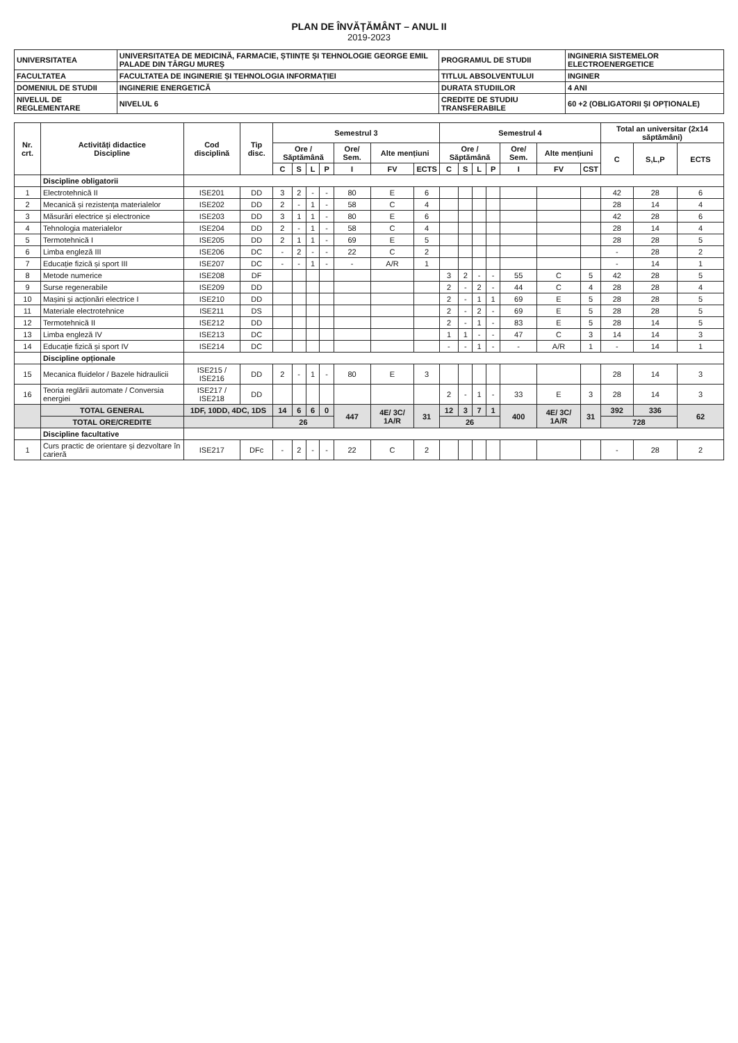PLAN DE ÎNVĂȚĂMÂNT – ANUL II
2019-2023
| UNIVERSITATEA | UNIVERSITATEA DE MEDICINĂ, FARMACIE, ȘTIINȚE ȘI TEHNOLOGIE GEORGE EMIL PALADE DIN TÂRGU MUREȘ | PROGRAMUL DE STUDII | INGINERIA SISTEMELOR ELECTROENERGETICE |
| FACULTATEA | FACULTATEA DE INGINERIE ȘI TEHNOLOGIA INFORMAȚIEI | TITLUL ABSOLVENTULUI | INGINER |
| DOMENIUL DE STUDII | INGINERIE ENERGETICĂ | DURATA STUDIILOR | 4 ANI |
| NIVELUL DE REGLEMENTARE | NIVELUL 6 | CREDITE DE STUDIU TRANSFERABILE | 60 +2 (OBLIGATORII ȘI OPȚIONALE) |
| Nr. crt. | Activități didactice Discipline | Cod disciplină | Tip disc. | Semestrul 3 | | | | | | | Semestrul 4 | | | | | | | Total an universitar (2x14 săptămâni) | | |
| --- | --- | --- | --- | --- | --- | --- | --- | --- | --- | --- | --- | --- | --- | --- | --- | --- | --- | --- | --- | --- |
| | | | | Ore / Săptămână | | | | Ore/ Sem. | Alte mențiuni | | Ore / Săptămână | | | | Ore/ Sem. | Alte mențiuni | | C | S,L,P | ECTS |
| | | | | C | S | L | P | I | FV | ECTS | C | S | L | P | I | FV | CST | | | |
| | Discipline obligatorii | | | | | | | | | | | | | | | | | | | |
| 1 | Electrotehnică II | ISE201 | DD | 3 | 2 | - | - | 80 | E | 6 | | | | | | | | 42 | 28 | 6 |
| 2 | Mecanică și rezistența materialelor | ISE202 | DD | 2 | - | 1 | - | 58 | C | 4 | | | | | | | | 28 | 14 | 4 |
| 3 | Măsurări electrice și electronice | ISE203 | DD | 3 | 1 | 1 | - | 80 | E | 6 | | | | | | | | 42 | 28 | 6 |
| 4 | Tehnologia materialelor | ISE204 | DD | 2 | - | 1 | - | 58 | C | 4 | | | | | | | | 28 | 14 | 4 |
| 5 | Termotehnică I | ISE205 | DD | 2 | 1 | 1 | - | 69 | E | 5 | | | | | | | | 28 | 28 | 5 |
| 6 | Limba engleză III | ISE206 | DC | - | 2 | - | - | 22 | C | 2 | | | | | | | | - | 28 | 2 |
| 7 | Educație fizică și sport III | ISE207 | DC | - | - | 1 | - | - | A/R | 1 | | | | | | | | - | 14 | 1 |
| 8 | Metode numerice | ISE208 | DF | | | | | | | | 3 | 2 | - | - | 55 | C | 5 | 42 | 28 | 5 |
| 9 | Surse regenerabile | ISE209 | DD | | | | | | | | 2 | - | 2 | - | 44 | C | 4 | 28 | 28 | 4 |
| 10 | Mașini și acționări electrice I | ISE210 | DD | | | | | | | | 2 | - | 1 | 1 | 69 | E | 5 | 28 | 28 | 5 |
| 11 | Materiale electrotehnice | ISE211 | DS | | | | | | | | 2 | - | 2 | - | 69 | E | 5 | 28 | 28 | 5 |
| 12 | Termotehnică II | ISE212 | DD | | | | | | | | 2 | - | 1 | - | 83 | E | 5 | 28 | 14 | 5 |
| 13 | Limba engleză IV | ISE213 | DC | | | | | | | | 1 | 1 | - | - | 47 | C | 3 | 14 | 14 | 3 |
| 14 | Educație fizică și sport IV | ISE214 | DC | | | | | | | | - | - | 1 | - | - | A/R | 1 | - | 14 | 1 |
| | Discipline opționale | | | | | | | | | | | | | | | | | | | |
| 15 | Mecanica fluidelor / Bazele hidraulicii | ISE215 / ISE216 | DD | 2 | - | 1 | - | 80 | E | 3 | | | | | | | | 28 | 14 | 3 |
| 16 | Teoria reglării automate / Conversia energiei | ISE217 / ISE218 | DD | | | | | | | | 2 | - | 1 | - | 33 | E | 3 | 28 | 14 | 3 |
| | TOTAL GENERAL | 1DF, 10DD, 4DC, 1DS | | 14 | 6 | 6 | 0 | 447 | 4E/ 3C/ 1A/R | 31 | 12 | 3 | 7 | 1 | 400 | 4E/ 3C/ 1A/R | 31 | 392 | 336 | 62 |
| | TOTAL ORE/CREDITE | | | 26 | | | | | | | 26 | | | | | | | 728 | | |
| | Discipline facultative | | | | | | | | | | | | | | | | | | | |
| 1 | Curs practic de orientare și dezvoltare în carieră | ISE217 | DFc | - | 2 | - | - | 22 | C | 2 | | | | | | | | - | 28 | 2 |